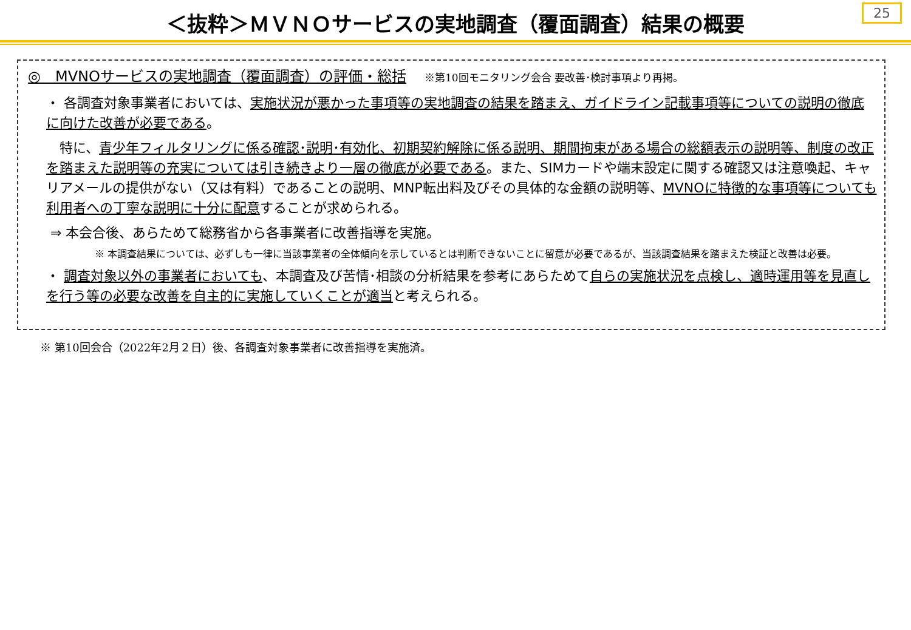＜抜粋＞ＭＶＮＯサービスの実地調査（覆面調査）結果の概要
25
◎　MVNOサービスの実地調査（覆面調査）の評価・総括 ※第10回モニタリング会合 要改善･検討事項より再掲。
・ 各調査対象事業者においては、実施状況が悪かった事項等の実地調査の結果を踏まえ、ガイドライン記載事項等についての説明の徹底に向けた改善が必要である。
　特に、青少年フィルタリングに係る確認･説明･有効化、初期契約解除に係る説明、期間拘束がある場合の総額表示の説明等、制度の改正を踏まえた説明等の充実については引き続きより一層の徹底が必要である。また、SIMカードや端末設定に関する確認又は注意喚起、キャリアメールの提供がない（又は有料）であることの説明、MNP転出料及びその具体的な金額の説明等、MVNOに特徴的な事項等についても利用者への丁寧な説明に十分に配意することが求められる。
⇒ 本会合後、あらためて総務省から各事業者に改善指導を実施。
※ 本調査結果については、必ずしも一律に当該事業者の全体傾向を示しているとは判断できないことに留意が必要であるが、当該調査結果を踏まえた検証と改善は必要。
・ 調査対象以外の事業者においても、本調査及び苦情･相談の分析結果を参考にあらためて自らの実施状況を点検し、適時運用等を見直しを行う等の必要な改善を自主的に実施していくことが適当と考えられる。
※ 第10回会合（2022年2月２日）後、各調査対象事業者に改善指導を実施済。